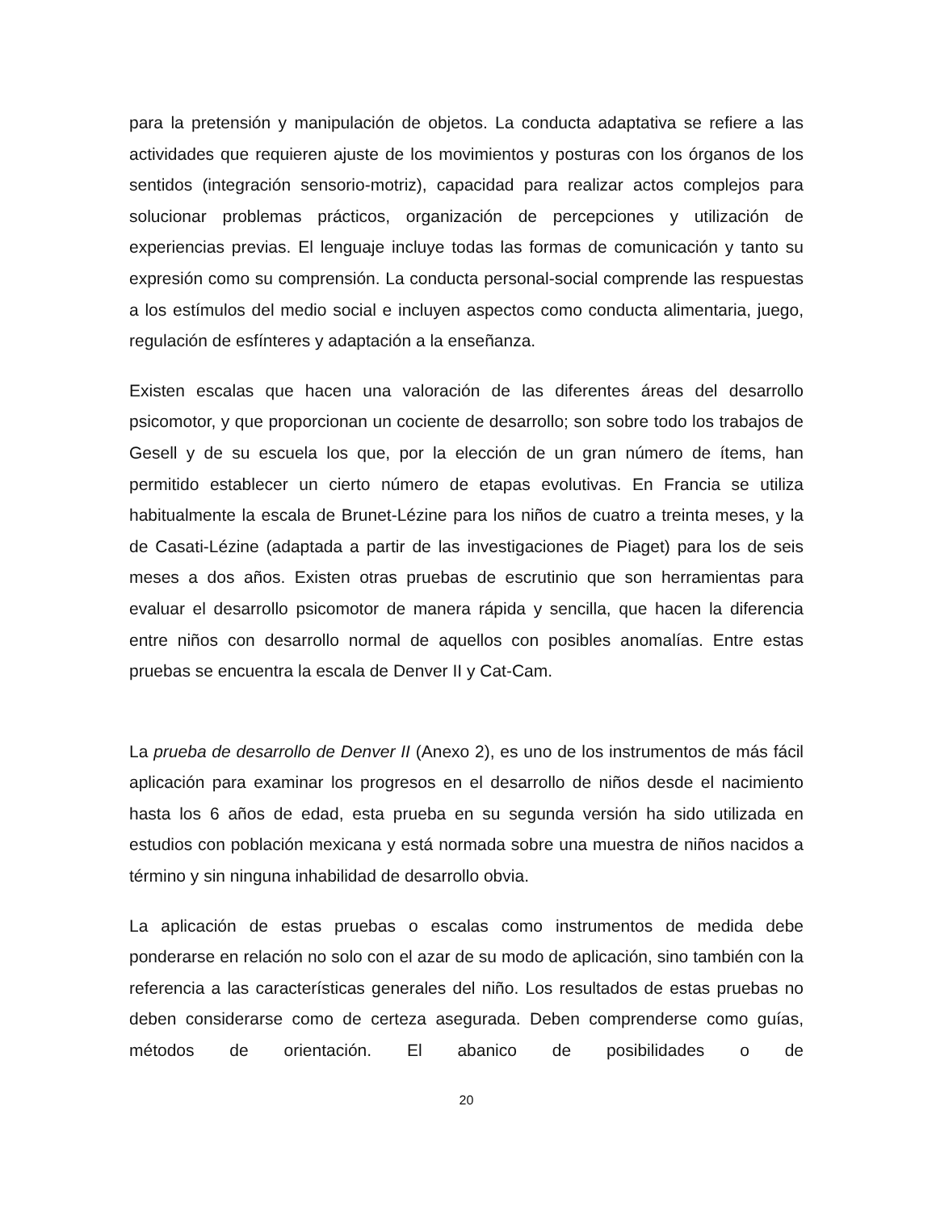para la pretensión y manipulación de objetos. La conducta adaptativa se refiere a las actividades que requieren ajuste de los movimientos y posturas con los órganos de los sentidos (integración sensorio-motriz), capacidad para realizar actos complejos para solucionar problemas prácticos, organización de percepciones y utilización de experiencias previas. El lenguaje incluye todas las formas de comunicación y tanto su expresión como su comprensión. La conducta personal-social comprende las respuestas a los estímulos del medio social e incluyen aspectos como conducta alimentaria, juego, regulación de esfínteres y adaptación a la enseñanza.
Existen escalas que hacen una valoración de las diferentes áreas del desarrollo psicomotor, y que proporcionan un cociente de desarrollo; son sobre todo los trabajos de Gesell y de su escuela los que, por la elección de un gran número de ítems, han permitido establecer un cierto número de etapas evolutivas. En Francia se utiliza habitualmente la escala de Brunet-Lézine para los niños de cuatro a treinta meses, y la de Casati-Lézine (adaptada a partir de las investigaciones de Piaget) para los de seis meses a dos años. Existen otras pruebas de escrutinio que son herramientas para evaluar el desarrollo psicomotor de manera rápida y sencilla, que hacen la diferencia entre niños con desarrollo normal de aquellos con posibles anomalías. Entre estas pruebas se encuentra la escala de Denver II y Cat-Cam.
La prueba de desarrollo de Denver II (Anexo 2), es uno de los instrumentos de más fácil aplicación para examinar los progresos en el desarrollo de niños desde el nacimiento hasta los 6 años de edad, esta prueba en su segunda versión ha sido utilizada en estudios con población mexicana y está normada sobre una muestra de niños nacidos a término y sin ninguna inhabilidad de desarrollo obvia.
La aplicación de estas pruebas o escalas como instrumentos de medida debe ponderarse en relación no solo con el azar de su modo de aplicación, sino también con la referencia a las características generales del niño. Los resultados de estas pruebas no deben considerarse como de certeza asegurada. Deben comprenderse como guías, métodos de orientación. El abanico de posibilidades o de
20